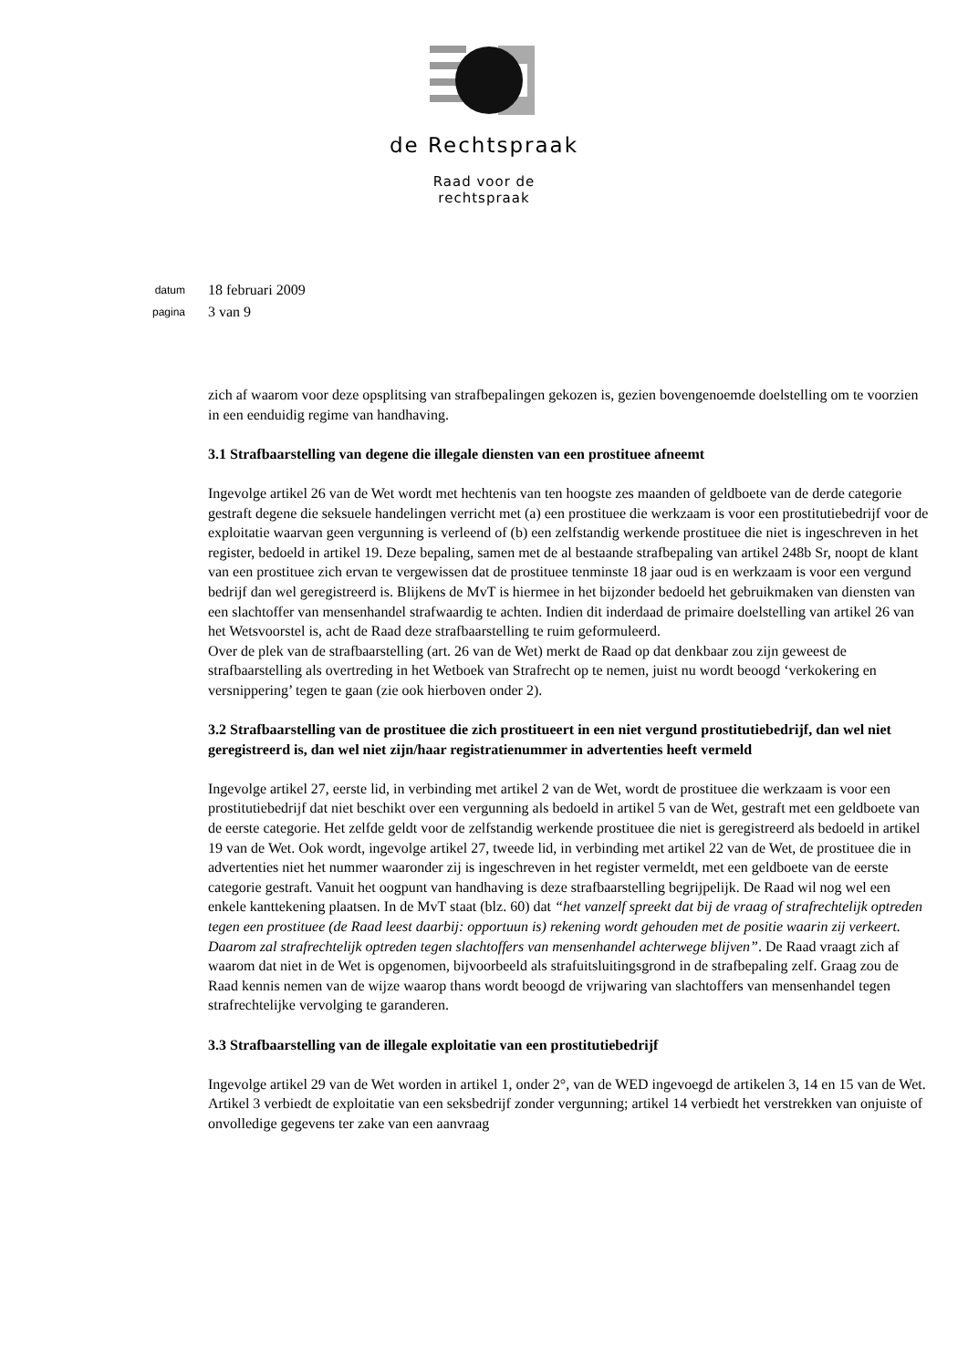de Rechtspraak
Raad voor de
rechtspraak
datum 18 februari 2009
pagina 3 van 9
zich af waarom voor deze opsplitsing van strafbepalingen gekozen is, gezien bovengenoemde doelstelling om te voorzien in een eenduidig regime van handhaving.
3.1 Strafbaarstelling van degene die illegale diensten van een prostituee afneemt
Ingevolge artikel 26 van de Wet wordt met hechtenis van ten hoogste zes maanden of geldboete van de derde categorie gestraft degene die seksuele handelingen verricht met (a) een prostituee die werkzaam is voor een prostitutiebedrijf voor de exploitatie waarvan geen vergunning is verleend of (b) een zelfstandig werkende prostituee die niet is ingeschreven in het register, bedoeld in artikel 19. Deze bepaling, samen met de al bestaande strafbepaling van artikel 248b Sr, noopt de klant van een prostituee zich ervan te vergewissen dat de prostituee tenminste 18 jaar oud is en werkzaam is voor een vergund bedrijf dan wel geregistreerd is. Blijkens de MvT is hiermee in het bijzonder bedoeld het gebruikmaken van diensten van een slachtoffer van mensenhandel strafwaardig te achten. Indien dit inderdaad de primaire doelstelling van artikel 26 van het Wetsvoorstel is, acht de Raad deze strafbaarstelling te ruim geformuleerd.
Over de plek van de strafbaarstelling (art. 26 van de Wet) merkt de Raad op dat denkbaar zou zijn geweest de strafbaarstelling als overtreding in het Wetboek van Strafrecht op te nemen, juist nu wordt beoogd ‘verkokering en versnippering’ tegen te gaan (zie ook hierboven onder 2).
3.2 Strafbaarstelling van de prostituee die zich prostitueert in een niet vergund prostitutiebedrijf, dan wel niet geregistreerd is, dan wel niet zijn/haar registratienummer in advertenties heeft vermeld
Ingevolge artikel 27, eerste lid, in verbinding met artikel 2 van de Wet, wordt de prostituee die werkzaam is voor een prostitutiebedrijf dat niet beschikt over een vergunning als bedoeld in artikel 5 van de Wet, gestraft met een geldboete van de eerste categorie. Het zelfde geldt voor de zelfstandig werkende prostituee die niet is geregistreerd als bedoeld in artikel 19 van de Wet. Ook wordt, ingevolge artikel 27, tweede lid, in verbinding met artikel 22 van de Wet, de prostituee die in advertenties niet het nummer waaronder zij is ingeschreven in het register vermeldt, met een geldboete van de eerste categorie gestraft. Vanuit het oogpunt van handhaving is deze strafbaarstelling begrijpelijk. De Raad wil nog wel een enkele kanttekening plaatsen. In de MvT staat (blz. 60) dat “het vanzelf spreekt dat bij de vraag of strafrechtelijk optreden tegen een prostituee (de Raad leest daarbij: opportuun is) rekening wordt gehouden met de positie waarin zij verkeert. Daarom zal strafrechtelijk optreden tegen slachtoffers van mensenhandel achterwege blijven”. De Raad vraagt zich af waarom dat niet in de Wet is opgenomen, bijvoorbeeld als strafuitsluitingsgrond in de strafbepaling zelf. Graag zou de Raad kennis nemen van de wijze waarop thans wordt beoogd de vrijwaring van slachtoffers van mensenhandel tegen strafrechtelijke vervolging te garanderen.
3.3 Strafbaarstelling van de illegale exploitatie van een prostitutiebedrijf
Ingevolge artikel 29 van de Wet worden in artikel 1, onder 2°, van de WED ingevoegd de artikelen 3, 14 en 15 van de Wet. Artikel 3 verbiedt de exploitatie van een seksbedrijf zonder vergunning; artikel 14 verbiedt het verstrekken van onjuiste of onvolledige gegevens ter zake van een aanvraag